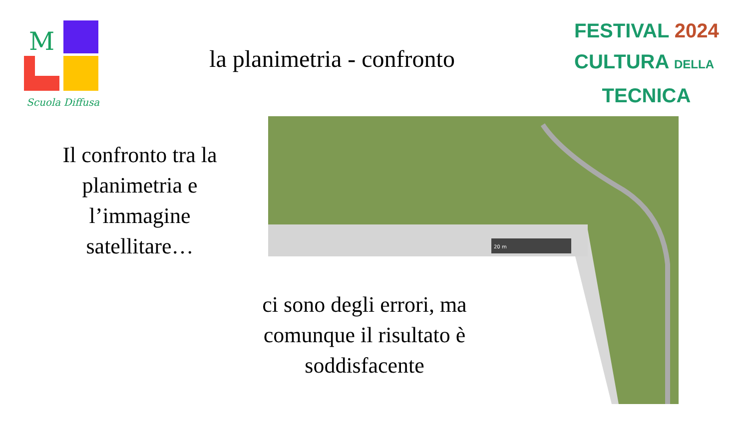M
Scuola Diffusa
FESTIVAL 2024
CULTURA DELLA
TECNICA
la planimetria - confronto
Il confronto tra la planimetria e l’immagine satellitare…
20 m
ci sono degli errori, ma comunque il risultato è soddisfacente